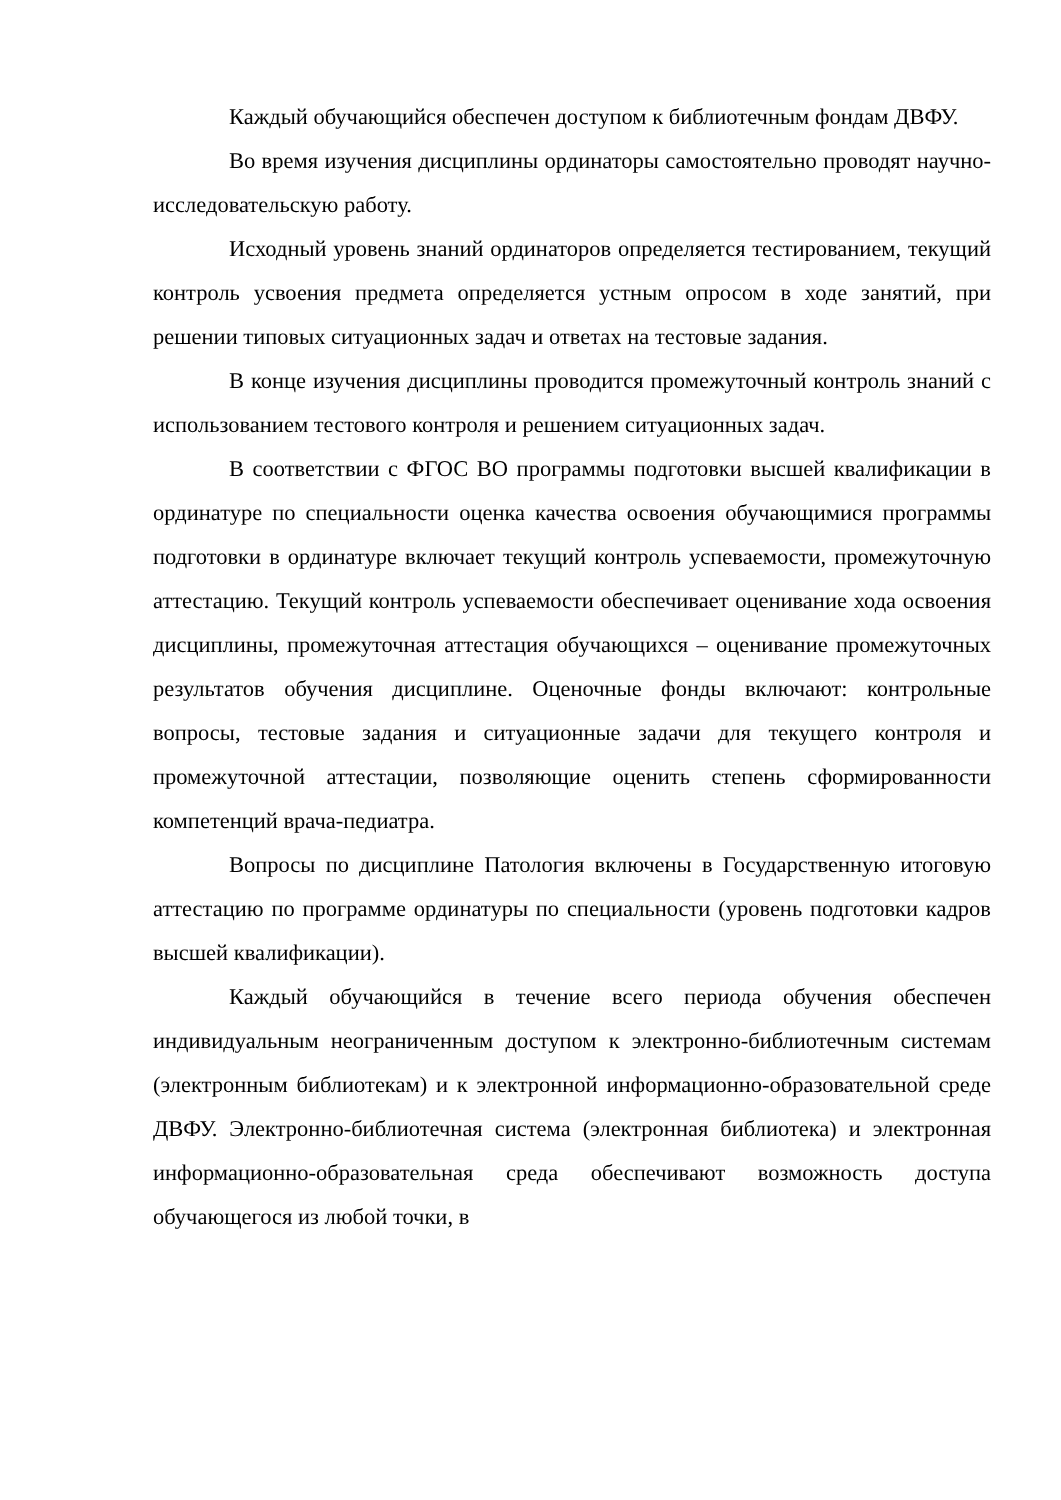Каждый обучающийся обеспечен доступом к библиотечным фондам ДВФУ.
Во время изучения дисциплины ординаторы самостоятельно проводят научно-исследовательскую работу.
Исходный уровень знаний ординаторов определяется тестированием, текущий контроль усвоения предмета определяется устным опросом в ходе занятий, при решении типовых ситуационных задач и ответах на тестовые задания.
В конце изучения дисциплины проводится промежуточный контроль знаний с использованием тестового контроля и решением ситуационных задач.
В соответствии с ФГОС ВО программы подготовки высшей квалификации в ординатуре по специальности оценка качества освоения обучающимися программы подготовки в ординатуре включает текущий контроль успеваемости, промежуточную аттестацию. Текущий контроль успеваемости обеспечивает оценивание хода освоения дисциплины, промежуточная аттестация обучающихся – оценивание промежуточных результатов обучения дисциплине. Оценочные фонды включают: контрольные вопросы, тестовые задания и ситуационные задачи для текущего контроля и промежуточной аттестации, позволяющие оценить степень сформированности компетенций врача-педиатра.
Вопросы по дисциплине Патология включены в Государственную итоговую аттестацию по программе ординатуры по специальности (уровень подготовки кадров высшей квалификации).
Каждый обучающийся в течение всего периода обучения обеспечен индивидуальным неограниченным доступом к электронно-библиотечным системам (электронным библиотекам) и к электронной информационно-образовательной среде ДВФУ. Электронно-библиотечная система (электронная библиотека) и электронная информационно-образовательная среда обеспечивают возможность доступа обучающегося из любой точки, в